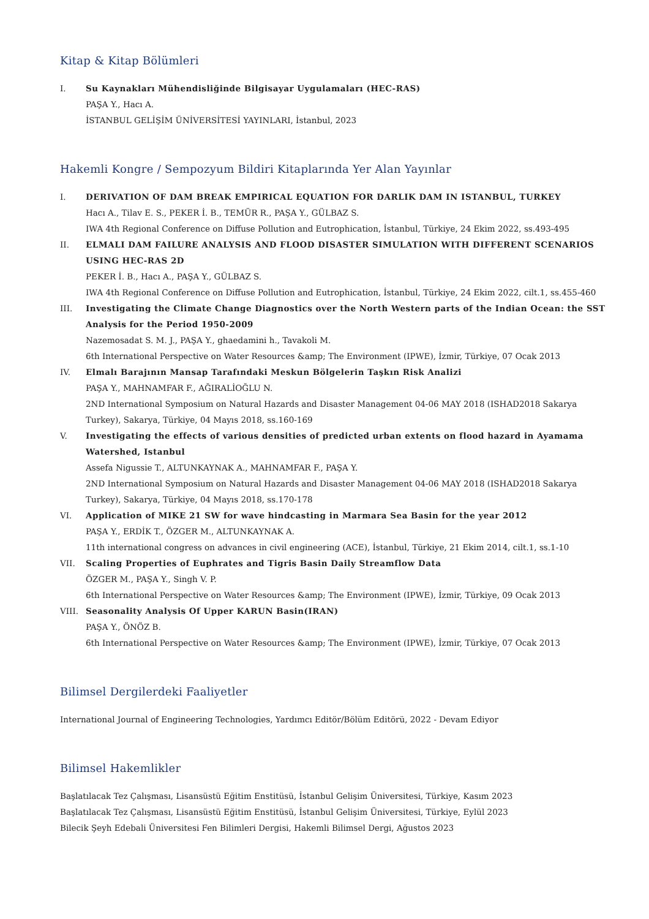Kitap & Kitap Bölümleri
I. Su Kaynakları Mühendisliğinde Bilgisayar Uygulamaları (HEC-RAS)
PAŞA Y., Hacı A.
İSTANBUL GELİŞİM ÜNİVERSİTESİ YAYINLARI, İstanbul, 2023
Hakemli Kongre / Sempozyum Bildiri Kitaplarında Yer Alan Yayınlar
I. DERIVATION OF DAM BREAK EMPIRICAL EQUATION FOR DARLIK DAM IN ISTANBUL, TURKEY
Hacı A., Tilav E. S., PEKER İ. B., TEMÜR R., PAŞA Y., GÜLBAZ S.
IWA 4th Regional Conference on Diffuse Pollution and Eutrophication, İstanbul, Türkiye, 24 Ekim 2022, ss.493-495
II. ELMALI DAM FAILURE ANALYSIS AND FLOOD DISASTER SIMULATION WITH DIFFERENT SCENARIOS USING HEC-RAS 2D
PEKER İ. B., Hacı A., PAŞA Y., GÜLBAZ S.
IWA 4th Regional Conference on Diffuse Pollution and Eutrophication, İstanbul, Türkiye, 24 Ekim 2022, cilt.1, ss.455-460
III. Investigating the Climate Change Diagnostics over the North Western parts of the Indian Ocean: the SST Analysis for the Period 1950-2009
Nazemosadat S. M. J., PAŞA Y., ghaedamini h., Tavakoli M.
6th International Perspective on Water Resources &amp; The Environment (IPWE), İzmir, Türkiye, 07 Ocak 2013
IV. Elmalı Barajının Mansap Tarafındaki Meskun Bölgelerin Taşkın Risk Analizi
PAŞA Y., MAHNAMFAR F., AĞIRALİOĞLU N.
2ND International Symposium on Natural Hazards and Disaster Management 04-06 MAY 2018 (ISHAD2018 Sakarya Turkey), Sakarya, Türkiye, 04 Mayıs 2018, ss.160-169
V. Investigating the effects of various densities of predicted urban extents on flood hazard in Ayamama Watershed, Istanbul
Assefa Nigussie T., ALTUNKAYNAK A., MAHNAMFAR F., PAŞA Y.
2ND International Symposium on Natural Hazards and Disaster Management 04-06 MAY 2018 (ISHAD2018 Sakarya Turkey), Sakarya, Türkiye, 04 Mayıs 2018, ss.170-178
VI. Application of MIKE 21 SW for wave hindcasting in Marmara Sea Basin for the year 2012
PAŞA Y., ERDİK T., ÖZGER M., ALTUNKAYNAK A.
11th international congress on advances in civil engineering (ACE), İstanbul, Türkiye, 21 Ekim 2014, cilt.1, ss.1-10
VII. Scaling Properties of Euphrates and Tigris Basin Daily Streamflow Data
ÖZGER M., PAŞA Y., Singh V. P.
6th International Perspective on Water Resources &amp; The Environment (IPWE), İzmir, Türkiye, 09 Ocak 2013
VIII. Seasonality Analysis Of Upper KARUN Basin(IRAN)
PAŞA Y., ÖNÖZ B.
6th International Perspective on Water Resources &amp; The Environment (IPWE), İzmir, Türkiye, 07 Ocak 2013
Bilimsel Dergilerdeki Faaliyetler
International Journal of Engineering Technologies, Yardımcı Editör/Bölüm Editörü, 2022 - Devam Ediyor
Bilimsel Hakemlikler
Başlatılacak Tez Çalışması, Lisansüstü Eğitim Enstitüsü, İstanbul Gelişim Üniversitesi, Türkiye, Kasım 2023
Başlatılacak Tez Çalışması, Lisansüstü Eğitim Enstitüsü, İstanbul Gelişim Üniversitesi, Türkiye, Eylül 2023
Bilecik Şeyh Edebali Üniversitesi Fen Bilimleri Dergisi, Hakemli Bilimsel Dergi, Ağustos 2023